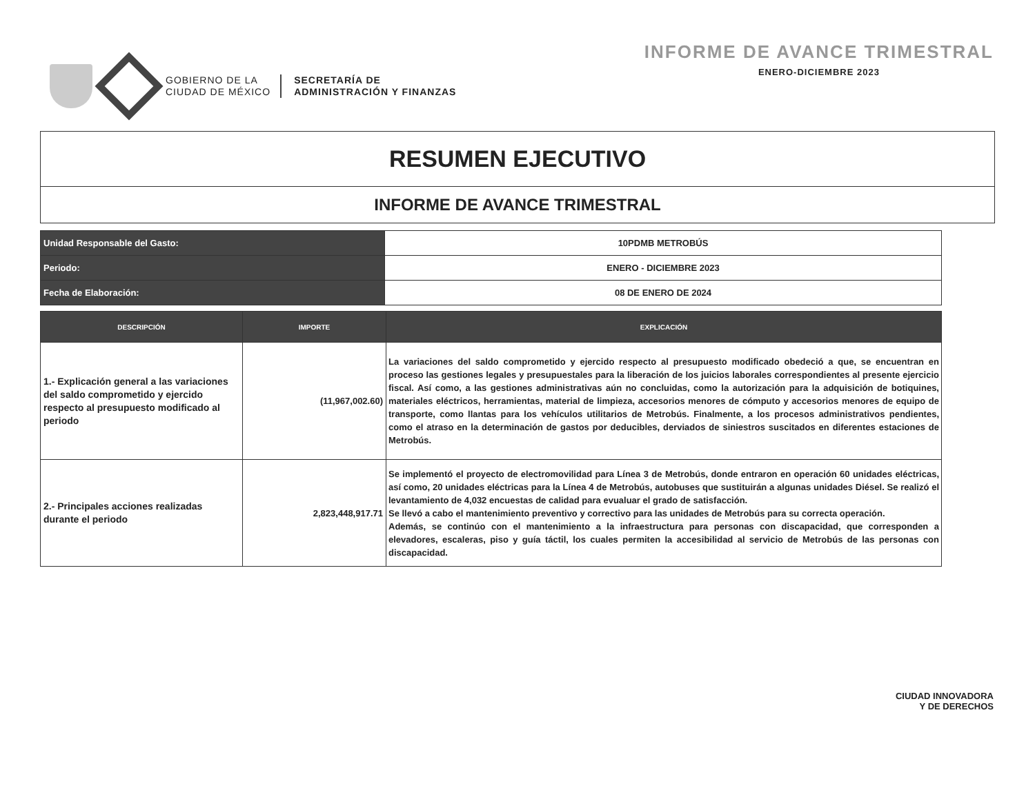GOBIERNO DE LA
CIUDAD DE MÉXICO
SECRETARÍA DE
ADMINISTRACIÓN Y FINANZAS
INFORME DE AVANCE TRIMESTRAL
ENERO-DICIEMBRE 2023
RESUMEN EJECUTIVO
INFORME DE AVANCE TRIMESTRAL
| Unidad Responsable del Gasto: | 10PDMB METROBÚS |
| Periodo: | ENERO - DICIEMBRE 2023 |
| Fecha de Elaboración: | 08 DE ENERO DE 2024 |
| DESCRIPCIÓN | IMPORTE | EXPLICACIÓN |
| --- | --- | --- |
| 1.- Explicación general a las variaciones del saldo comprometido y ejercido respecto al presupuesto modificado al periodo | (11,967,002.60) | La variaciones del saldo comprometido y ejercido respecto al presupuesto modificado obedeció a que, se encuentran en proceso las gestiones legales y presupuestales para la liberación de los juicios laborales correspondientes al presente ejercicio fiscal. Así como, a las gestiones administrativas aún no concluidas, como la autorización para la adquisición de botiquines, materiales eléctricos, herramientas, material de limpieza, accesorios menores de cómputo y accesorios menores de equipo de transporte, como llantas para los vehículos utilitarios de Metrobús. Finalmente, a los procesos administrativos pendientes, como el atraso en la determinación de gastos por deducibles, derviados de siniestros suscitados en diferentes estaciones de Metrobús. |
| 2.- Principales acciones realizadas durante el periodo | 2,823,448,917.71 | Se implementó el proyecto de electromovilidad para Línea 3 de Metrobús, donde entraron en operación 60 unidades eléctricas, así como, 20 unidades eléctricas para la Línea 4 de Metrobús, autobuses que sustituirán a algunas unidades Diésel. Se realizó el levantamiento de 4,032 encuestas de calidad para evualuar el grado de satisfacción. Se llevó a cabo el mantenimiento preventivo y correctivo para las unidades de Metrobús para su correcta operación. Además, se continúo con el mantenimiento a la infraestructura para personas con discapacidad, que corresponden a elevadores, escaleras, piso y guía táctil, los cuales permiten la accesibilidad al servicio de Metrobús de las personas con discapacidad. |
CIUDAD INNOVADORA
Y DE DERECHOS